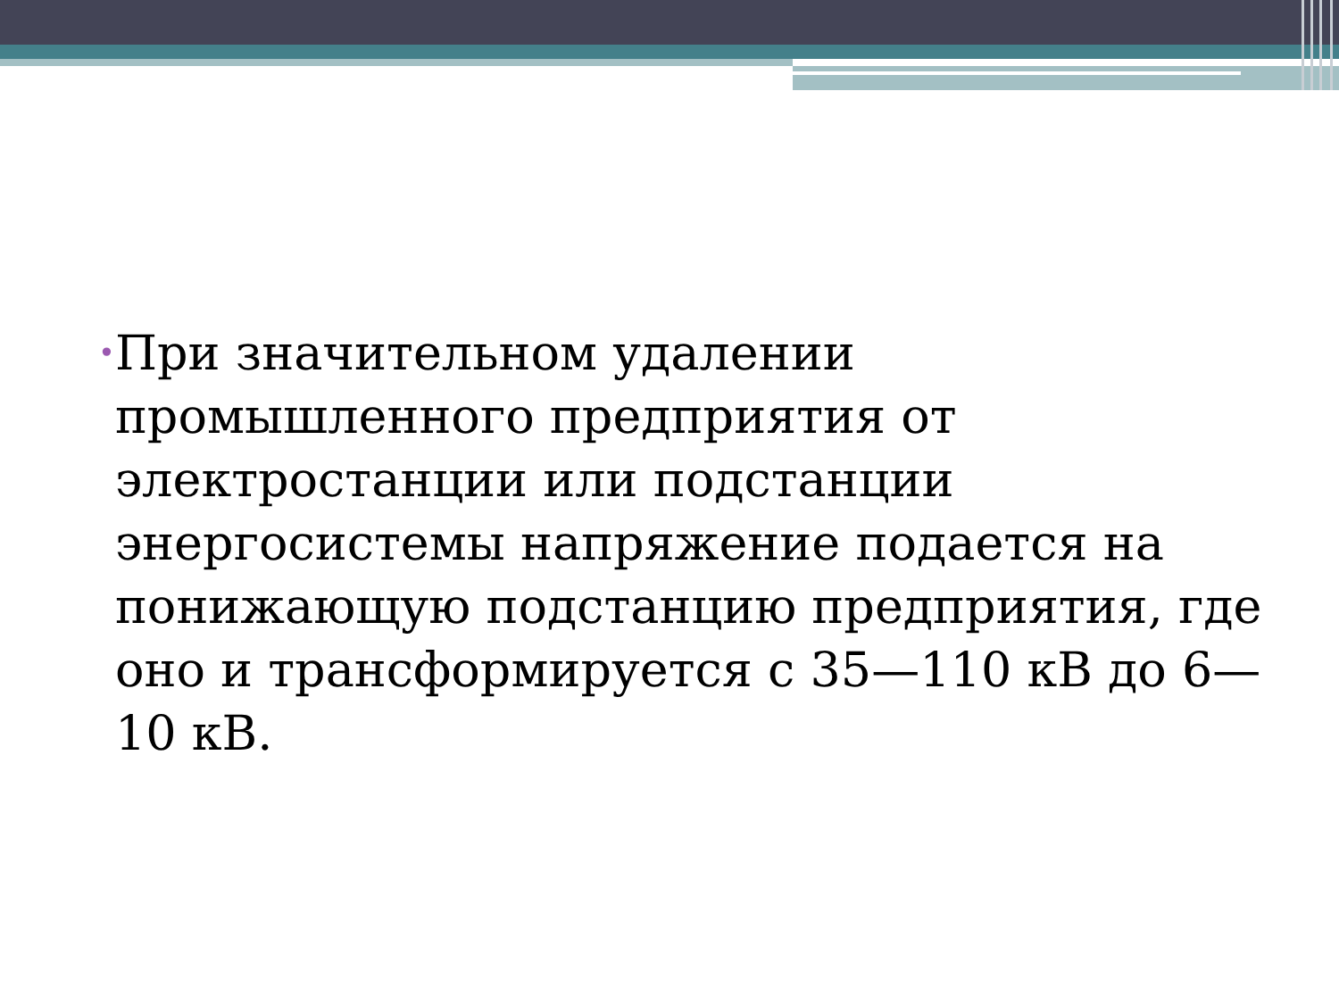•
При значительном удалении промышленного предприятия от электростанции или подстанции энергосистемы напряжение подается на понижающую подстанцию предприятия, где оно и трансформируется с 35—110 кВ до 6—10 кВ.